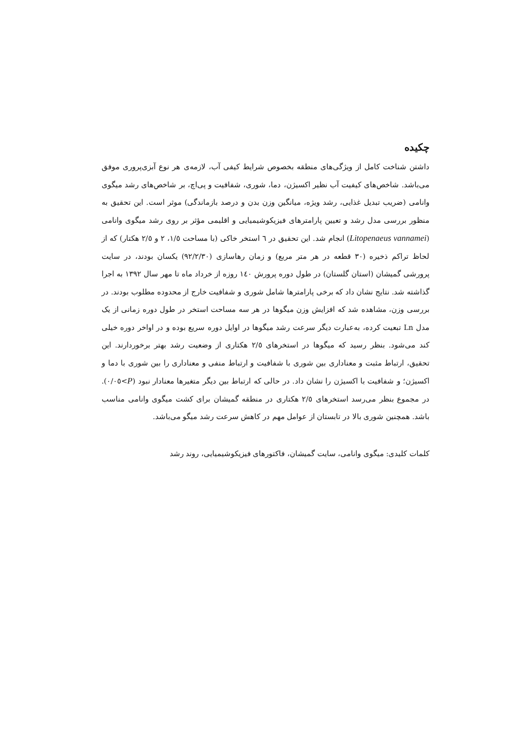چکیده
داشتن شناخت کامل از ویژگی‌های منطقه بخصوص شرایط کیفی آب، لازمه‌ی هر نوع آبزی‌پروری موفق می‌باشد. شاخص‌های کیفیت آب نظیر اکسیژن، دما، شوری، شفافیت و پی‌اچ، بر شاخص‌های رشد میگوی وانامی (ضریب تبدیل غذایی، رشد ویژه، میانگین وزن بدن و درصد بازماندگی) موثر است. این تحقیق به منظور بررسی مدل رشد و تعیین پارامترهای فیزیکوشیمیایی و اقلیمی مؤثر بر روی رشد میگوی وانامی (Litopenaeus vannamei) انجام شد. این تحقیق در ٦ استخر خاکی (با مساحت ١/٥، ٢ و ٢/٥ هکتار) که از لحاظ تراکم ذخیره (٣٠ قطعه در هر متر مربع) و زمان رهاسازی (٩٢/٢/٣٠) یکسان بودند، در سایت پرورشی گمیشان (استان گلستان) در طول دوره پرورش ١٤٠ روزه از خرداد ماه تا مهر سال ١٣٩٢ به اجرا گذاشته شد. نتایج نشان داد که برخی پارامترها شامل شوری و شفافیت خارج از محدوده مطلوب بودند. در بررسی وزن، مشاهده شد که افزایش وزن میگوها در هر سه مساحت استخر در طول دوره زمانی از یک مدل Ln تبعیت کرده، به‌عبارت دیگر سرعت رشد میگوها در اوایل دوره سریع بوده و در اواخر دوره خیلی کند می‌شود. بنظر رسید که میگوها در استخرهای ٢/٥ هکتاری از وضعیت رشد بهتر برخوردارند. این تحقیق، ارتباط مثبت و معناداری بین شوری با شفافیت و ارتباط منفی و معناداری را بین شوری با دما و اکسیژن؛ و شفافیت با اکسیژن را نشان داد. در حالی که ارتباط بین دیگر متغیرها معنادار نبود (P>٠/٠٥). در مجموع بنظر می‌رسد استخرهای ٢/٥ هکتاری در منطقه گمیشان برای کشت میگوی وانامی مناسب باشد. همچنین شوری بالا در تابستان از عوامل مهم در کاهش سرعت رشد میگو می‌باشد.
کلمات کلیدی: میگوی وانامی، سایت گمیشان، فاکتورهای فیزیکوشیمیایی، روند رشد